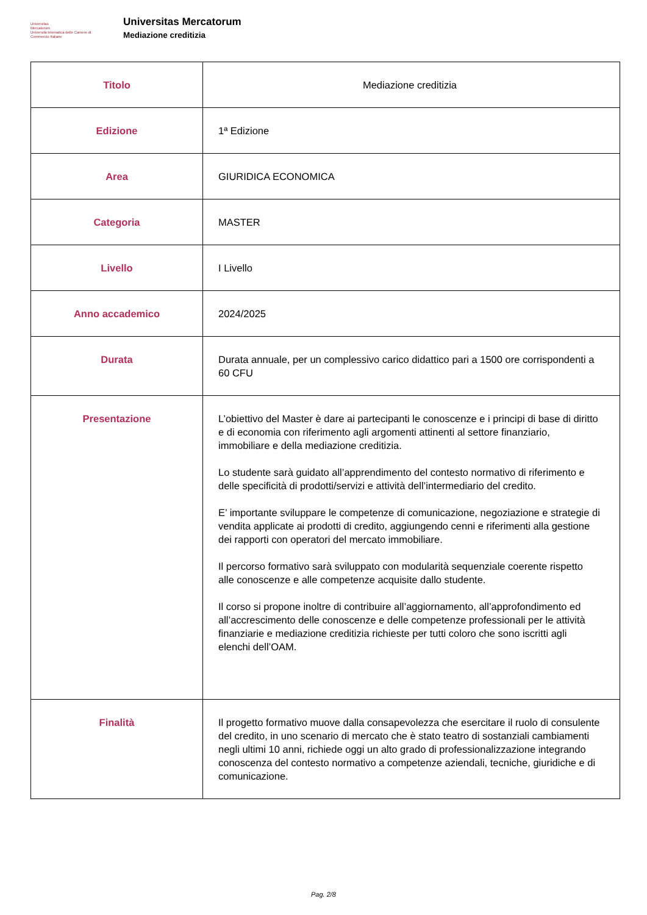Universitas
Mercatorum
Università telematica delle Camere di Commercio Italiane
Universitas Mercatorum
Mediazione creditizia
| Titolo | Mediazione creditizia |
| Edizione | 1ª Edizione |
| Area | GIURIDICA ECONOMICA |
| Categoria | MASTER |
| Livello | I Livello |
| Anno accademico | 2024/2025 |
| Durata | Durata annuale, per un complessivo carico didattico pari a 1500 ore corrispondenti a 60 CFU |
| Presentazione | L’obiettivo del Master è dare ai partecipanti le conoscenze e i principi di base di diritto e di economia con riferimento agli argomenti attinenti al settore finanziario, immobiliare e della mediazione creditizia. Lo studente sarà guidato all’apprendimento del contesto normativo di riferimento e delle specificità di prodotti/servizi e attività dell’intermediario del credito. E’ importante sviluppare le competenze di comunicazione, negoziazione e strategie di vendita applicate ai prodotti di credito, aggiungendo cenni e riferimenti alla gestione dei rapporti con operatori del mercato immobiliare. Il percorso formativo sarà sviluppato con modularità sequenziale coerente rispetto alle conoscenze e alle competenze acquisite dallo studente. Il corso si propone inoltre di contribuire all’aggiornamento, all’approfondimento ed all’accrescimento delle conoscenze e delle competenze professionali per le attività finanziarie e mediazione creditizia richieste per tutti coloro che sono iscritti agli elenchi dell’OAM. |
| Finalità | Il progetto formativo muove dalla consapevolezza che esercitare il ruolo di consulente del credito, in uno scenario di mercato che è stato teatro di sostanziali cambiamenti negli ultimi 10 anni, richiede oggi un alto grado di professionalizzazione integrando conoscenza del contesto normativo a competenze aziendali, tecniche, giuridiche e di comunicazione. |
Pag. 2/8